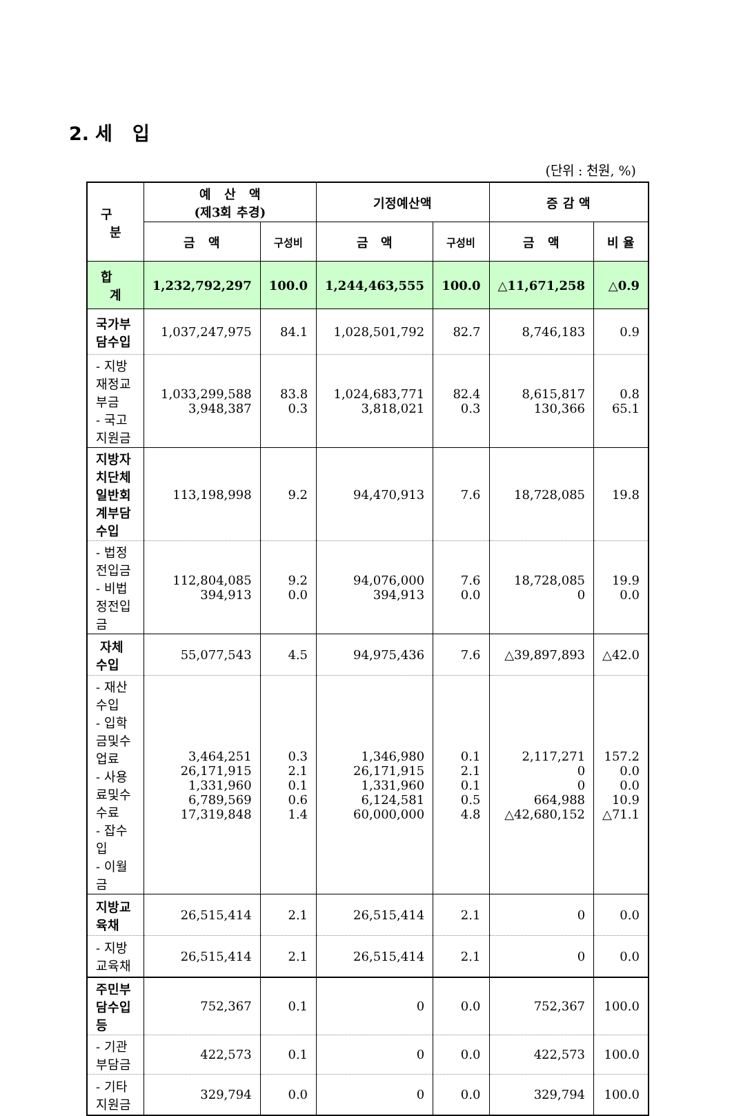2. 세 입
(단위 : 천원, %)
| 구 분 | 예 산 액 (제3회 추경) | | 기정예산액 | | 증 감 액 | |
| --- | --- | --- | --- | --- | --- | --- |
| | 금 액 | 구성비 | 금 액 | 구성비 | 금 액 | 비 율 |
| 합 계 | 1,232,792,297 | 100.0 | 1,244,463,555 | 100.0 | △11,671,258 | △0.9 |
| 국가부담수입 | 1,037,247,975 | 84.1 | 1,028,501,792 | 82.7 | 8,746,183 | 0.9 |
| - 지방재정교부금 - 국고지원금 | 1,033,299,588 3,948,387 | 83.8 0.3 | 1,024,683,771 3,818,021 | 82.4 0.3 | 8,615,817 130,366 | 0.8 65.1 |
| 지방자치단체 일반회계부담 수입 | 113,198,998 | 9.2 | 94,470,913 | 7.6 | 18,728,085 | 19.8 |
| - 법정전입금 - 비법정전입금 | 112,804,085 394,913 | 9.2 0.0 | 94,076,000 394,913 | 7.6 0.0 | 18,728,085 0 | 19.9 0.0 |
| 자체수입 | 55,077,543 | 4.5 | 94,975,436 | 7.6 | △39,897,893 | △42.0 |
| - 재산수입 - 입학금및수업료 - 사용료및수수료 - 잡수입 - 이월금 | 3,464,251 26,171,915 1,331,960 6,789,569 17,319,848 | 0.3 2.1 0.1 0.6 1.4 | 1,346,980 26,171,915 1,331,960 6,124,581 60,000,000 | 0.1 2.1 0.1 0.5 4.8 | 2,117,271 0 0 664,988 △42,680,152 | 157.2 0.0 0.0 10.9 △71.1 |
| 지방교육채 | 26,515,414 | 2.1 | 26,515,414 | 2.1 | 0 | 0.0 |
| - 지방교육채 | 26,515,414 | 2.1 | 26,515,414 | 2.1 | 0 | 0.0 |
| 주민부담수입등 | 752,367 | 0.1 | 0 | 0.0 | 752,367 | 100.0 |
| - 기관부담금 | 422,573 | 0.1 | 0 | 0.0 | 422,573 | 100.0 |
| - 기타지원금 | 329,794 | 0.0 | 0 | 0.0 | 329,794 | 100.0 |